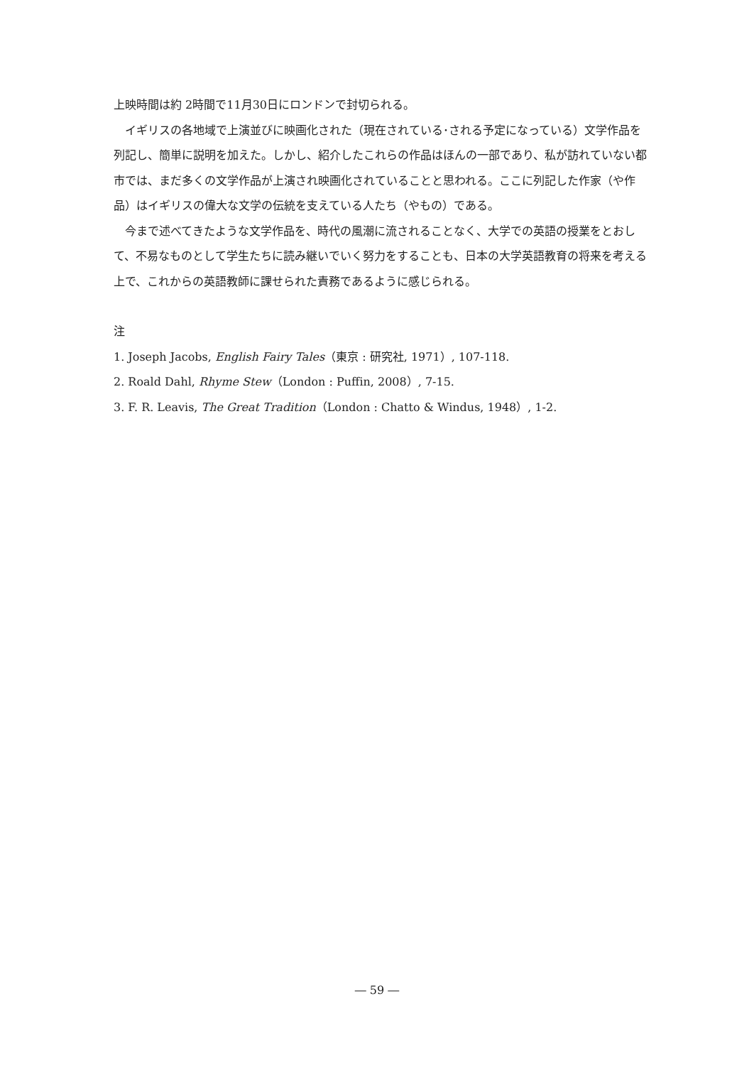上映時間は約 2時間で11月30日にロンドンで封切られる。
イギリスの各地域で上演並びに映画化された（現在されている･される予定になっている）文学作品を列記し、簡単に説明を加えた。しかし、紹介したこれらの作品はほんの一部であり、私が訪れていない都市では、まだ多くの文学作品が上演され映画化されていることと思われる。ここに列記した作家（や作品）はイギリスの偉大な文学の伝統を支えている人たち（やもの）である。
今まで述べてきたような文学作品を、時代の風潮に流されることなく、大学での英語の授業をとおして、不易なものとして学生たちに読み継いでいく努力をすることも、日本の大学英語教育の将来を考える上で、これからの英語教師に課せられた責務であるように感じられる。
注
1. Joseph Jacobs, English Fairy Tales（東京 : 研究社, 1971）, 107-118.
2. Roald Dahl, Rhyme Stew（London : Puffin, 2008）, 7-15.
3. F. R. Leavis, The Great Tradition（London : Chatto & Windus, 1948）, 1-2.
― 59 ―